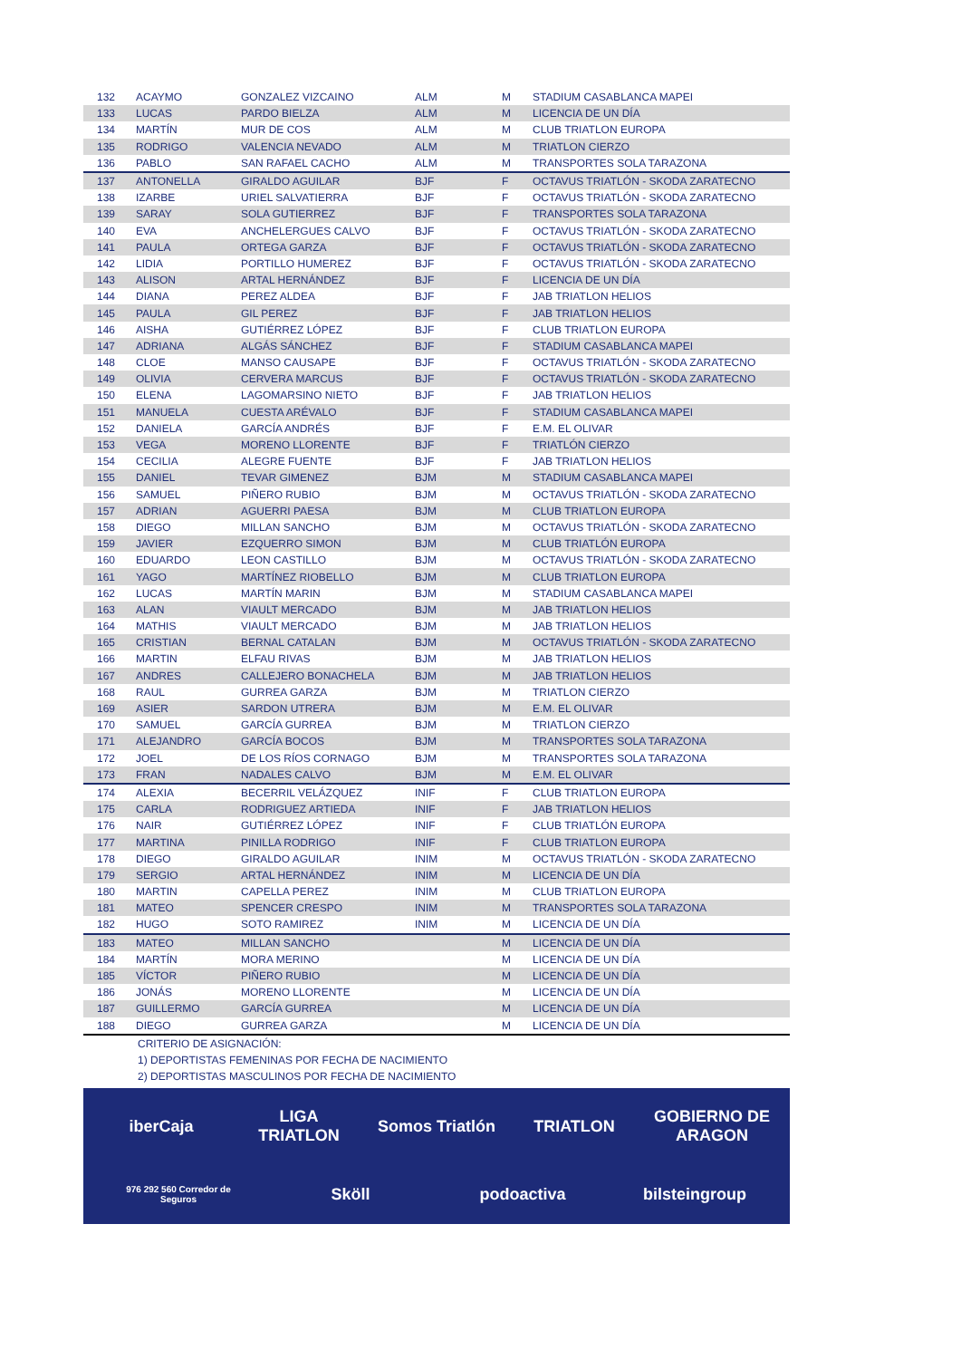| 132 | ACAYMO | GONZALEZ VIZCAINO | ALM | M | STADIUM CASABLANCA MAPEI |
| 133 | LUCAS | PARDO BIELZA | ALM | M | LICENCIA DE UN DÍA |
| 134 | MARTÍN | MUR DE COS | ALM | M | CLUB TRIATLON EUROPA |
| 135 | RODRIGO | VALENCIA NEVADO | ALM | M | TRIATLON CIERZO |
| 136 | PABLO | SAN RAFAEL CACHO | ALM | M | TRANSPORTES SOLA TARAZONA |
| 137 | ANTONELLA | GIRALDO AGUILAR | BJF | F | OCTAVUS TRIATLÓN - SKODA ZARATECNO |
| 138 | IZARBE | URIEL SALVATIERRA | BJF | F | OCTAVUS TRIATLÓN - SKODA ZARATECNO |
| 139 | SARAY | SOLA GUTIERREZ | BJF | F | TRANSPORTES SOLA TARAZONA |
| 140 | EVA | ANCHELERGUES CALVO | BJF | F | OCTAVUS TRIATLÓN - SKODA ZARATECNO |
| 141 | PAULA | ORTEGA GARZA | BJF | F | OCTAVUS TRIATLÓN - SKODA ZARATECNO |
| 142 | LIDIA | PORTILLO HUMEREZ | BJF | F | OCTAVUS TRIATLÓN - SKODA ZARATECNO |
| 143 | ALISON | ARTAL HERNÁNDEZ | BJF | F | LICENCIA DE UN DÍA |
| 144 | DIANA | PEREZ ALDEA | BJF | F | JAB TRIATLON HELIOS |
| 145 | PAULA | GIL PEREZ | BJF | F | JAB TRIATLON HELIOS |
| 146 | AISHA | GUTIÉRREZ LÓPEZ | BJF | F | CLUB TRIATLON EUROPA |
| 147 | ADRIANA | ALGÁS SÁNCHEZ | BJF | F | STADIUM CASABLANCA MAPEI |
| 148 | CLOE | MANSO CAUSAPE | BJF | F | OCTAVUS TRIATLÓN - SKODA ZARATECNO |
| 149 | OLIVIA | CERVERA MARCUS | BJF | F | OCTAVUS TRIATLÓN - SKODA ZARATECNO |
| 150 | ELENA | LAGOMARSINO NIETO | BJF | F | JAB TRIATLON HELIOS |
| 151 | MANUELA | CUESTA ARÉVALO | BJF | F | STADIUM CASABLANCA MAPEI |
| 152 | DANIELA | GARCÍA ANDRÉS | BJF | F | E.M. EL OLIVAR |
| 153 | VEGA | MORENO LLORENTE | BJF | F | TRIATLÓN CIERZO |
| 154 | CECILIA | ALEGRE FUENTE | BJF | F | JAB TRIATLON HELIOS |
| 155 | DANIEL | TEVAR GIMENEZ | BJM | M | STADIUM CASABLANCA MAPEI |
| 156 | SAMUEL | PIÑERO RUBIO | BJM | M | OCTAVUS TRIATLÓN - SKODA ZARATECNO |
| 157 | ADRIAN | AGUERRI PAESA | BJM | M | CLUB TRIATLON EUROPA |
| 158 | DIEGO | MILLAN SANCHO | BJM | M | OCTAVUS TRIATLÓN - SKODA ZARATECNO |
| 159 | JAVIER | EZQUERRO SIMON | BJM | M | CLUB TRIATLÓN EUROPA |
| 160 | EDUARDO | LEON CASTILLO | BJM | M | OCTAVUS TRIATLÓN - SKODA ZARATECNO |
| 161 | YAGO | MARTÍNEZ RIOBELLO | BJM | M | CLUB TRIATLON EUROPA |
| 162 | LUCAS | MARTÍN MARIN | BJM | M | STADIUM CASABLANCA MAPEI |
| 163 | ALAN | VIAULT MERCADO | BJM | M | JAB TRIATLON HELIOS |
| 164 | MATHIS | VIAULT MERCADO | BJM | M | JAB TRIATLON HELIOS |
| 165 | CRISTIAN | BERNAL CATALAN | BJM | M | OCTAVUS TRIATLÓN - SKODA ZARATECNO |
| 166 | MARTIN | ELFAU RIVAS | BJM | M | JAB TRIATLON HELIOS |
| 167 | ANDRES | CALLEJERO BONACHELA | BJM | M | JAB TRIATLON HELIOS |
| 168 | RAUL | GURREA GARZA | BJM | M | TRIATLON CIERZO |
| 169 | ASIER | SARDON UTRERA | BJM | M | E.M. EL OLIVAR |
| 170 | SAMUEL | GARCÍA GURREA | BJM | M | TRIATLON CIERZO |
| 171 | ALEJANDRO | GARCÍA BOCOS | BJM | M | TRANSPORTES SOLA TARAZONA |
| 172 | JOEL | DE LOS RÍOS CORNAGO | BJM | M | TRANSPORTES SOLA TARAZONA |
| 173 | FRAN | NADALES CALVO | BJM | M | E.M. EL OLIVAR |
| 174 | ALEXIA | BECERRIL VELÁZQUEZ | INIF | F | CLUB TRIATLON EUROPA |
| 175 | CARLA | RODRIGUEZ ARTIEDA | INIF | F | JAB TRIATLON HELIOS |
| 176 | NAIR | GUTIÉRREZ LÓPEZ | INIF | F | CLUB TRIATLÓN EUROPA |
| 177 | MARTINA | PINILLA RODRIGO | INIF | F | CLUB TRIATLON EUROPA |
| 178 | DIEGO | GIRALDO AGUILAR | INIM | M | OCTAVUS TRIATLÓN - SKODA ZARATECNO |
| 179 | SERGIO | ARTAL HERNÁNDEZ | INIM | M | LICENCIA DE UN DÍA |
| 180 | MARTIN | CAPELLA PEREZ | INIM | M | CLUB TRIATLON EUROPA |
| 181 | MATEO | SPENCER CRESPO | INIM | M | TRANSPORTES SOLA TARAZONA |
| 182 | HUGO | SOTO RAMIREZ | INIM | M | LICENCIA DE UN DÍA |
| 183 | MATEO | MILLAN SANCHO | | M | LICENCIA DE UN DÍA |
| 184 | MARTÍN | MORA MERINO | | M | LICENCIA DE UN DÍA |
| 185 | VÍCTOR | PIÑERO RUBIO | | M | LICENCIA DE UN DÍA |
| 186 | JONÁS | MORENO LLORENTE | | M | LICENCIA DE UN DÍA |
| 187 | GUILLERMO | GARCÍA GURREA | | M | LICENCIA DE UN DÍA |
| 188 | DIEGO | GURREA GARZA | | M | LICENCIA DE UN DÍA |
CRITERIO DE ASIGNACIÓN:
1) DEPORTISTAS FEMENINAS POR FECHA DE NACIMIENTO
2) DEPORTISTAS MASCULINOS POR FECHA DE NACIMIENTO
iberCaja LIGA TRIATLON Somos Triatlón TRIATLON GOBIERNO DE ARAGON 976 292 560 Corredor de Seguros Sköll podoactiva bilsteingroup